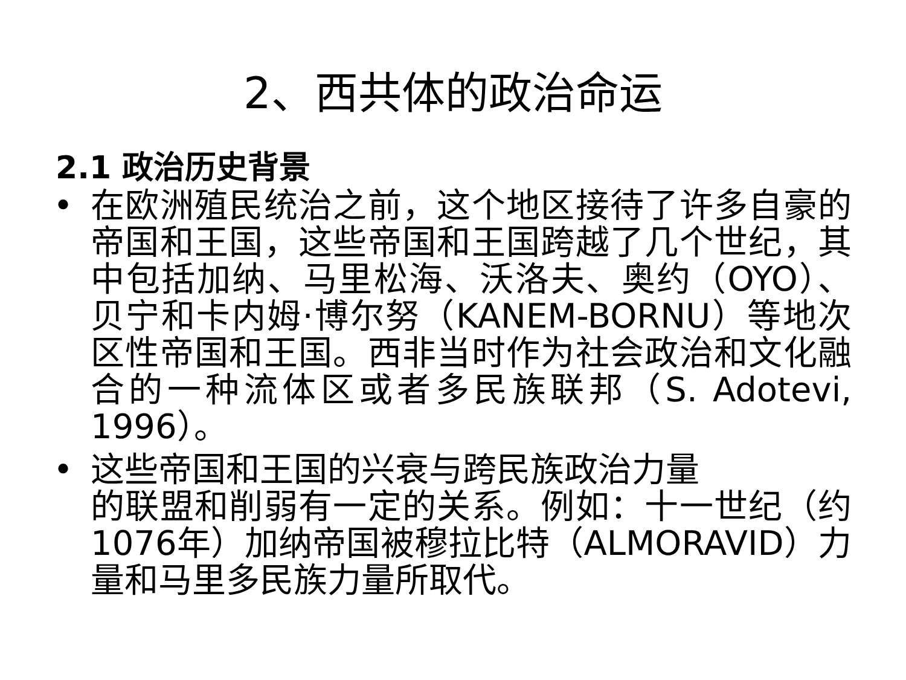2、西共体的政治命运
2.1 政治历史背景
• 在欧洲殖民统治之前，这个地区接待了许多自豪的帝国和王国，这些帝国和王国跨越了几个世纪，其中包括加纳、马里松海、沃洛夫、奥约（OYO）、贝宁和卡内姆·博尔努（KANEM-BORNU）等地次区性帝国和王国。西非当时作为社会政治和文化融合的一种流体区或者多民族联邦（S. Adotevi, 1996）。
• 这些帝国和王国的兴衰与跨民族政治力量
的联盟和削弱有一定的关系。例如：十一世纪（约1076年）加纳帝国被穆拉比特（ALMORAVID）力量和马里多民族力量所取代。